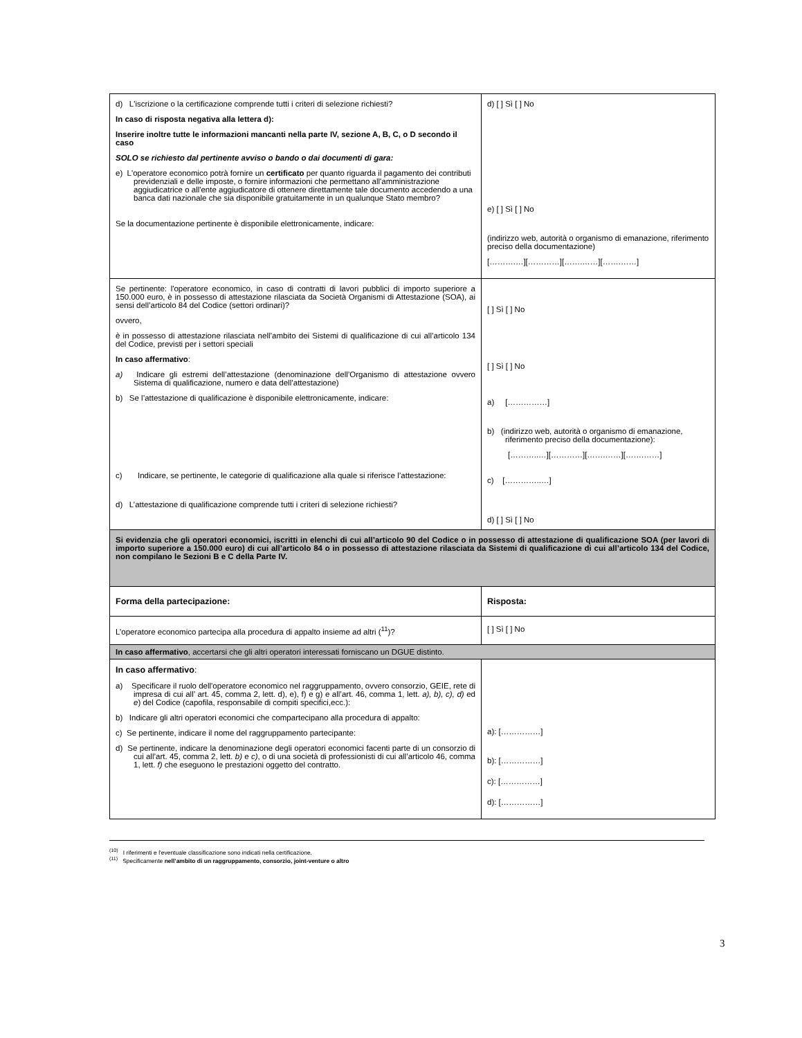| d) L'iscrizione o la certificazione comprende tutti i criteri di selezione richiesti? In caso di risposta negativa alla lettera d): Inserire inoltre tutte le informazioni mancanti nella parte IV, sezione A, B, C, o D secondo il caso SOLO se richiesto dal pertinente avviso o bando o dai documenti di gara: e) L'operatore economico potrà fornire un certificato per quanto riguarda il pagamento dei contributi previdenziali e delle imposte, o fornire informazioni che permettano all'amministrazione aggiudicatrice o all'ente aggiudicatore di ottenere direttamente tale documento accedendo a una banca dati nazionale che sia disponibile gratuitamente in un qualunque Stato membro? Se la documentazione pertinente è disponibile elettronicamente, indicare: | d) [ ] Sì [ ] No e) [ ] Sì [ ] No (indirizzo web, autorità o organismo di emanazione, riferimento preciso della documentazione) [……….…][…………][…….……][…….……] |
| Se pertinente: l'operatore economico, in caso di contratti di lavori pubblici di importo superiore a 150.000 euro, è in possesso di attestazione rilasciata da Società Organismi di Attestazione (SOA), ai sensi dell’articolo 84 del Codice (settori ordinari)? ovvero, è in possesso di attestazione rilasciata nell’ambito dei Sistemi di qualificazione di cui all’articolo 134 del Codice, previsti per i settori speciali In caso affermativo : a) Indicare gli estremi dell’attestazione (denominazione dell’Organismo di attestazione ovvero Sistema di qualificazione, numero e data dell’attestazione) b) Se l’attestazione di qualificazione è disponibile elettronicamente, indicare: c) Indicare, se pertinente, le categorie di qualificazione alla quale si riferisce l’attestazione: d) L’attestazione di qualificazione comprende tutti i criteri di selezione richiesti? | [ ] Sì [ ] No [ ] Sì [ ] No a) [……………] b) (indirizzo web, autorità o organismo di emanazione, riferimento preciso della documentazione): [………..…][…………][…….……][…….……] c) […………..…] d) [ ] Sì [ ] No |
| Si evidenzia che gli operatori economici, iscritti in elenchi di cui all’articolo 90 del Codice o in possesso di attestazione di qualificazione SOA (per lavori di importo superiore a 150.000 euro) di cui all’articolo 84 o in possesso di attestazione rilasciata da Sistemi di qualificazione di cui all’articolo 134 del Codice, non compilano le Sezioni B e C della Parte IV. | |
| Forma della partecipazione: | Risposta: |
| L’operatore economico partecipa alla procedura di appalto insieme ad altri (<sup>11</sup>)? | [ ] Sì [ ] No |
| In caso affermativo , accertarsi che gli altri operatori interessati forniscano un DGUE distinto. | |
| In caso affermativo : a) Specificare il ruolo dell'operatore economico nel raggruppamento, ovvero consorzio, GEIE, rete di impresa di cui all’ art. 45, comma 2, lett. d), e), f) e g) e all’art. 46, comma 1, lett. a), b), c), d) ed e ) del Codice (capofila, responsabile di compiti specifici,ecc.): b) Indicare gli altri operatori economici che compartecipano alla procedura di appalto: c) Se pertinente, indicare il nome del raggruppamento partecipante: d) Se pertinente, indicare la denominazione degli operatori economici facenti parte di un consorzio di cui all’art. 45, comma 2, lett. b) e c) , o di una società di professionisti di cui all’articolo 46, comma 1, lett. f) che eseguono le prestazioni oggetto del contratto. | a): [……………] b): [……………] c): [……………] d): [……………] |
<sup>(10)</sup> I riferimenti e l'eventuale classificazione sono indicati nella certificazione.
<sup>(11)</sup> Specificamente nell’ambito di un raggruppamento, consorzio, joint-venture o altro
3